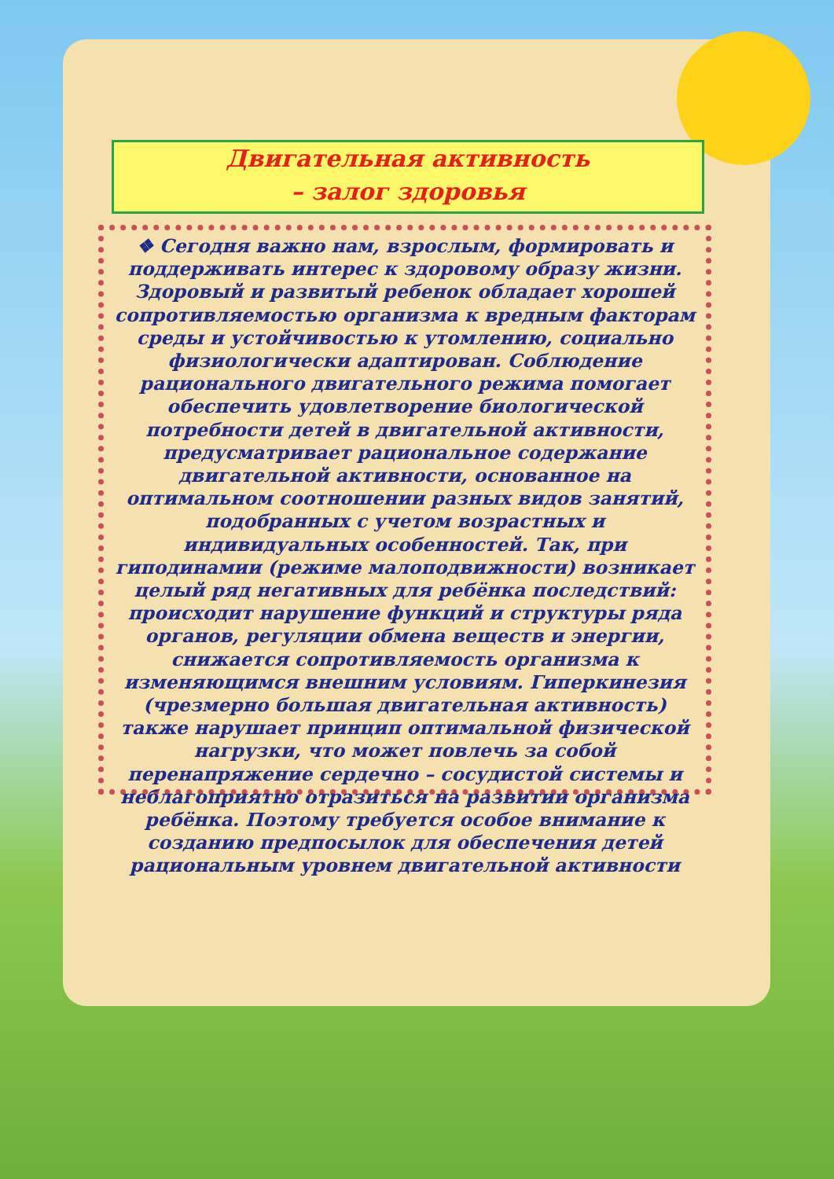Двигательная активность
– залог здоровья
❖ Сегодня важно нам, взрослым, формировать и поддерживать интерес к здоровому образу жизни. Здоровый и развитый ребенок обладает хорошей сопротивляемостью организма к вредным факторам среды и устойчивостью к утомлению, социально физиологически адаптирован. Соблюдение рационального двигательного режима помогает обеспечить удовлетворение биологической потребности детей в двигательной активности, предусматривает рациональное содержание двигательной активности, основанное на оптимальном соотношении разных видов занятий, подобранных с учетом возрастных и индивидуальных особенностей. Так, при гиподинамии (режиме малоподвижности) возникает целый ряд негативных для ребёнка последствий: происходит нарушение функций и структуры ряда органов, регуляции обмена веществ и энергии, снижается сопротивляемость организма к изменяющимся внешним условиям. Гиперкинезия (чрезмерно большая двигательная активность) также нарушает принцип оптимальной физической нагрузки, что может повлечь за собой перенапряжение сердечно – сосудистой системы и неблагоприятно отразиться на развитии организма ребёнка. Поэтому требуется особое внимание к созданию предпосылок для обеспечения детей рациональным уровнем двигательной активности